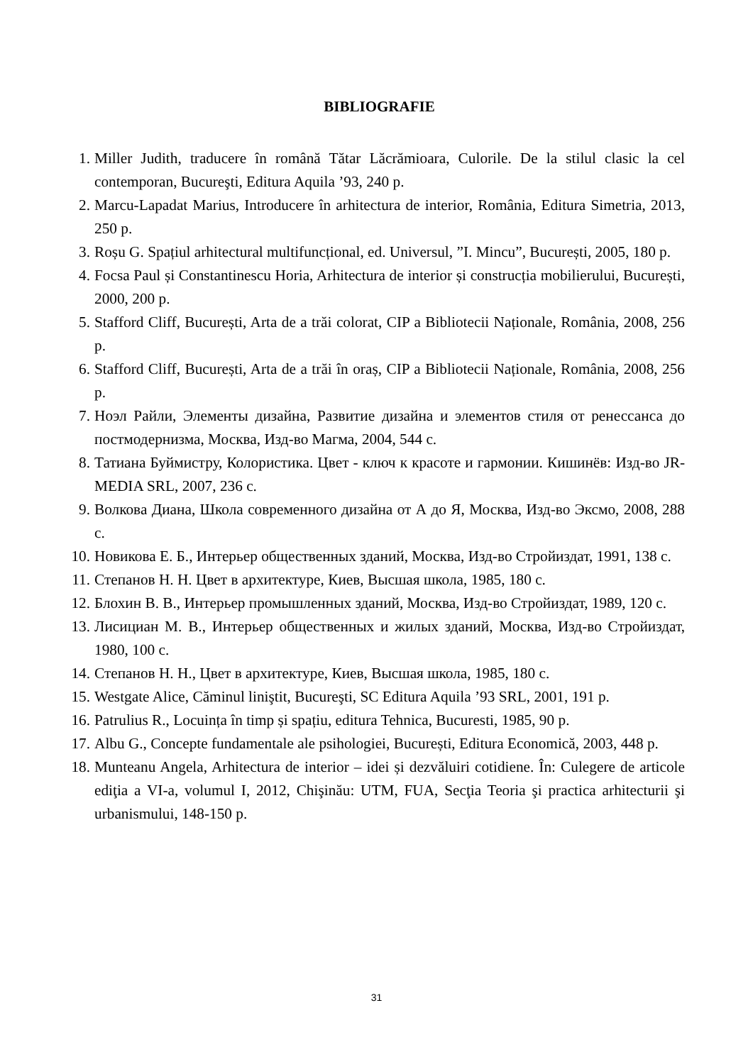BIBLIOGRAFIE
1. Miller Judith, traducere în română Tătar Lăcrămioara, Culorile. De la stilul clasic la cel contemporan, Bucureşti, Editura Aquila ’93, 240 p.
2. Marcu-Lapadat Marius, Introducere în arhitectura de interior, România, Editura Simetria, 2013, 250 p.
3. Roșu G. Spațiul arhitectural multifuncțional, ed. Universul, ”I. Mincu”, București, 2005, 180 p.
4. Focsa Paul și Constantinescu Horia, Arhitectura de interior și construcția mobilierului, București, 2000, 200 p.
5. Stafford Cliff, București, Arta de a trăi colorat, CIP a Bibliotecii Naționale, România, 2008, 256 p.
6. Stafford Cliff, București, Arta de a trăi în oraș, CIP a Bibliotecii Naționale, România, 2008, 256 p.
7. Ноэл Райли, Элементы дизайна, Развитие дизайна и элементов стиля от ренессанса до постмодернизма, Москва, Изд-во Магма, 2004, 544 с.
8. Татиана Буймистру, Колористика. Цвет - ключ к красоте и гармонии. Кишинёв: Изд-во JR-MEDIA SRL, 2007, 236 с.
9. Волкова Диана, Школа современного дизайна от А до Я, Москва, Изд-во Эксмо, 2008, 288 с.
10. Новикова Е. Б., Интерьер общественных зданий, Москва, Изд-во Стройиздат, 1991, 138 с.
11. Степанов Н. Н. Цвет в архитектуре, Киев, Высшая школа, 1985, 180 с.
12. Блохин В. В., Интерьер промышленных зданий, Москва, Изд-во Стройиздат, 1989, 120 с.
13. Лисициан М. В., Интерьер общественных и жилых зданий, Москва, Изд-во Стройиздат, 1980, 100 с.
14. Степанов Н. Н., Цвет в архитектуре, Киев, Высшая школа, 1985, 180 с.
15. Westgate Alice, Căminul liniştit, Bucureşti, SC Editura Aquila ’93 SRL, 2001, 191 p.
16. Patrulius R., Locuința în timp și spațiu, editura Tehnica, Bucuresti, 1985, 90 p.
17. Albu G., Concepte fundamentale ale psihologiei, București, Editura Economică, 2003, 448 p.
18. Munteanu Angela, Arhitectura de interior – idei și dezvăluiri cotidiene. În: Culegere de articole ediţia a VI-a, volumul I, 2012, Chişinău: UTM, FUA, Secţia Teoria şi practica arhitecturii şi urbanismului, 148-150 p.
31